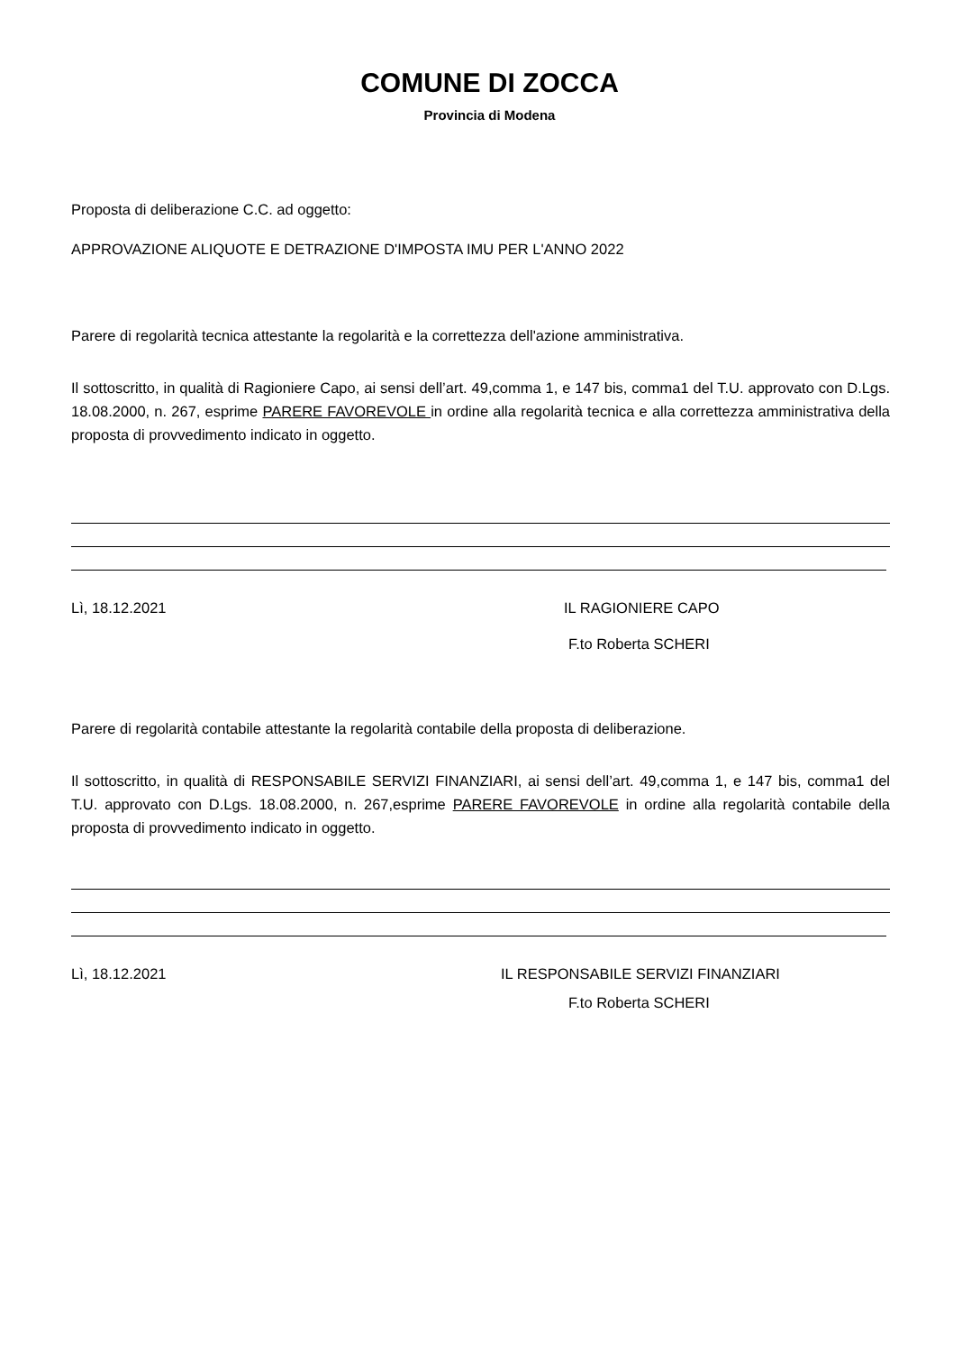COMUNE DI ZOCCA
Provincia di Modena
Proposta di deliberazione C.C. ad oggetto:
APPROVAZIONE ALIQUOTE E DETRAZIONE D'IMPOSTA IMU PER L'ANNO 2022
Parere di regolarità tecnica attestante la regolarità e la correttezza dell'azione amministrativa.
Il sottoscritto, in qualità di Ragioniere Capo, ai sensi dell’art. 49,comma 1, e 147 bis, comma1 del T.U. approvato con D.Lgs. 18.08.2000, n. 267, esprime PARERE FAVOREVOLE in ordine alla regolarità tecnica e alla correttezza amministrativa della proposta di provvedimento indicato in oggetto.
Lì, 18.12.2021 IL RAGIONIERE CAPO
F.to Roberta SCHERI
Parere di regolarità contabile attestante la regolarità contabile della proposta di deliberazione.
Il sottoscritto, in qualità di RESPONSABILE SERVIZI FINANZIARI, ai sensi dell’art. 49,comma 1, e 147 bis, comma1 del T.U. approvato con D.Lgs. 18.08.2000, n. 267,esprime PARERE FAVOREVOLE in ordine alla regolarità contabile della proposta di provvedimento indicato in oggetto.
Lì, 18.12.2021 IL RESPONSABILE SERVIZI FINANZIARI
F.to Roberta SCHERI